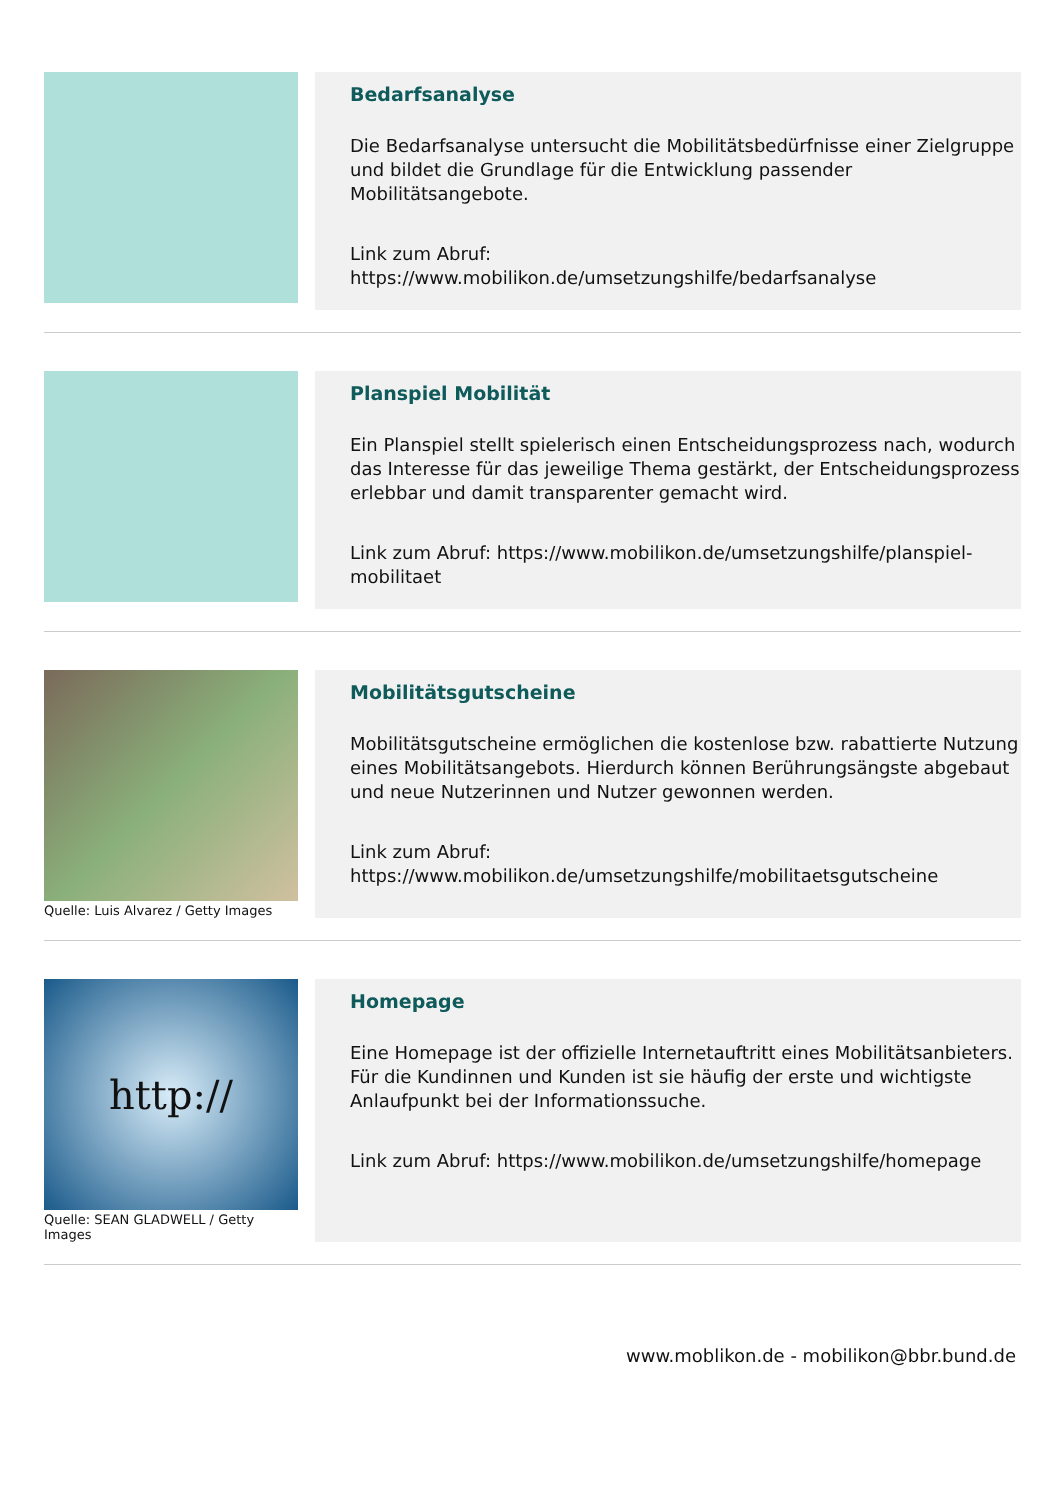Bedarfsanalyse
Die Bedarfsanalyse untersucht die Mobilitätsbedürfnisse einer Zielgruppe und bildet die Grundlage für die Entwicklung passender Mobilitätsangebote.
Link zum Abruf:
https://www.mobilikon.de/umsetzungshilfe/bedarfsanalyse
Planspiel Mobilität
Ein Planspiel stellt spielerisch einen Entscheidungsprozess nach, wodurch das Interesse für das jeweilige Thema gestärkt, der Entscheidungsprozess erlebbar und damit transparenter gemacht wird.
Link zum Abruf: https://www.mobilikon.de/umsetzungshilfe/planspiel-mobilitaet
Quelle: Luis Alvarez / Getty Images
Mobilitätsgutscheine
Mobilitätsgutscheine ermöglichen die kostenlose bzw. rabattierte Nutzung eines Mobilitätsangebots. Hierdurch können Berührungsängste abgebaut und neue Nutzerinnen und Nutzer gewonnen werden.
Link zum Abruf:
https://www.mobilikon.de/umsetzungshilfe/mobilitaetsgutscheine
http://
Quelle: SEAN GLADWELL / Getty Images
Homepage
Eine Homepage ist der offizielle Internetauftritt eines Mobilitätsanbieters. Für die Kundinnen und Kunden ist sie häufig der erste und wichtigste Anlaufpunkt bei der Informationssuche.
Link zum Abruf: https://www.mobilikon.de/umsetzungshilfe/homepage
www.moblikon.de - mobilikon@bbr.bund.de